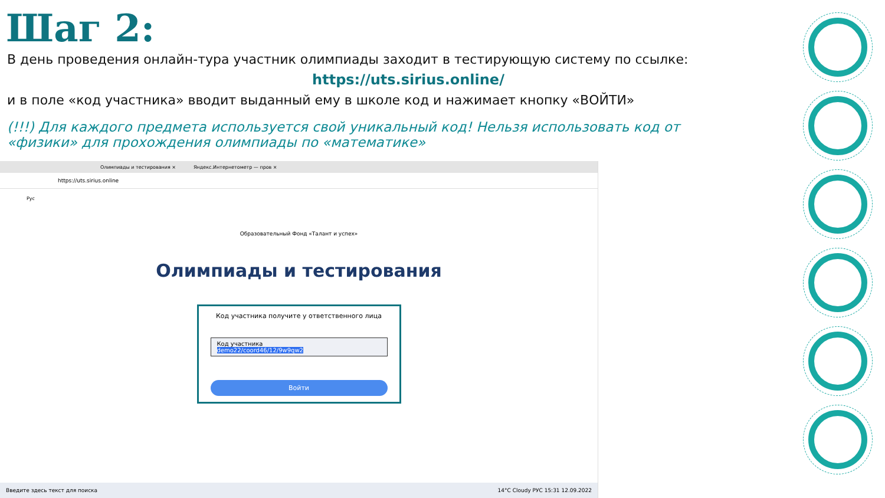Шаг 2:
В день проведения онлайн-тура участник олимпиады заходит в тестирующую систему по ссылке:
https://uts.sirius.online/
и в поле «код участника» вводит выданный ему в школе код и нажимает кнопку «ВОЙТИ»
(!!!) Для каждого предмета используется свой уникальный код! Нельзя использовать код от «физики» для прохождения олимпиады по «математике»
Олимпиады и тестирования × Яндекс.Интернетометр — пров ×
https://uts.sirius.online
Рус
Образовательный Фонд «Талант и успех»
Олимпиады и тестирования
Код участника получите у ответственного лица
Код участника
demo22/coord46/12/9w9qw2
Войти
Введите здесь текст для поиска 14°C Cloudy РУС 15:31 12.09.2022